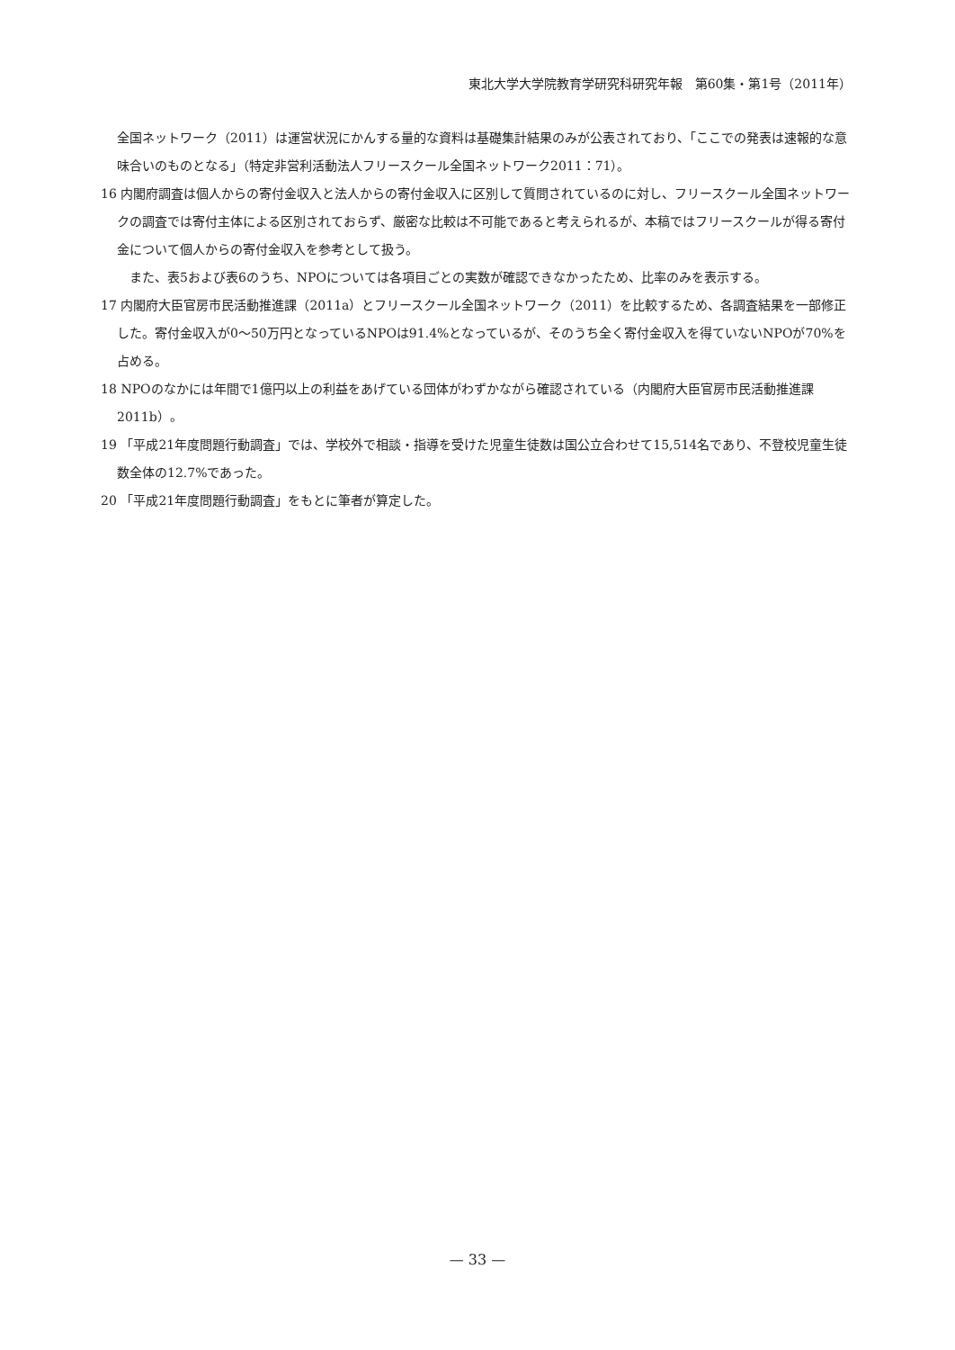東北大学大学院教育学研究科研究年報　第60集・第1号（2011年）
全国ネットワーク（2011）は運営状況にかんする量的な資料は基礎集計結果のみが公表されており、「ここでの発表は速報的な意味合いのものとなる」（特定非営利活動法人フリースクール全国ネットワーク2011：71）。
16 内閣府調査は個人からの寄付金収入と法人からの寄付金収入に区別して質問されているのに対し、フリースクール全国ネットワークの調査では寄付主体による区別されておらず、厳密な比較は不可能であると考えられるが、本稿ではフリースクールが得る寄付金について個人からの寄付金収入を参考として扱う。
　また、表5および表6のうち、NPOについては各項目ごとの実数が確認できなかったため、比率のみを表示する。
17 内閣府大臣官房市民活動推進課（2011a）とフリースクール全国ネットワーク（2011）を比較するため、各調査結果を一部修正した。寄付金収入が0～50万円となっているNPOは91.4%となっているが、そのうち全く寄付金収入を得ていないNPOが70%を占める。
18 NPOのなかには年間で1億円以上の利益をあげている団体がわずかながら確認されている（内閣府大臣官房市民活動推進課2011b）。
19 「平成21年度問題行動調査」では、学校外で相談・指導を受けた児童生徒数は国公立合わせて15,514名であり、不登校児童生徒数全体の12.7%であった。
20 「平成21年度問題行動調査」をもとに筆者が算定した。
— 33 —